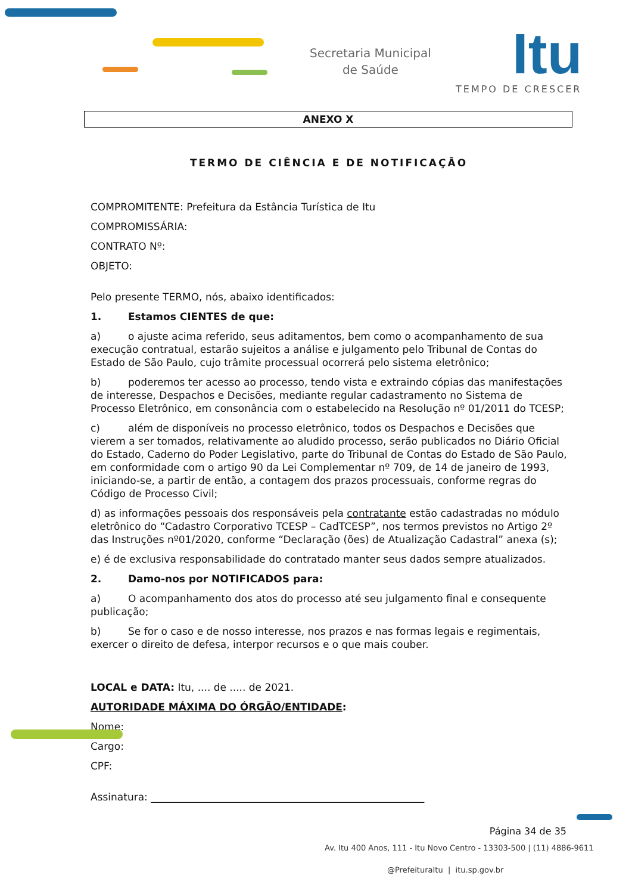Secretaria Municipal
de Saúde
Itu
TEMPO DE CRESCER
ANEXO X
TERMO DE CIÊNCIA E DE NOTIFICAÇÃO
COMPROMITENTE: Prefeitura da Estância Turística de Itu
COMPROMISSÁRIA:
CONTRATO Nº:
OBJETO:
Pelo presente TERMO, nós, abaixo identificados:
1. Estamos CIENTES de que:
a) o ajuste acima referido, seus aditamentos, bem como o acompanhamento de sua execução contratual, estarão sujeitos a análise e julgamento pelo Tribunal de Contas do Estado de São Paulo, cujo trâmite processual ocorrerá pelo sistema eletrônico;
b) poderemos ter acesso ao processo, tendo vista e extraindo cópias das manifestações de interesse, Despachos e Decisões, mediante regular cadastramento no Sistema de Processo Eletrônico, em consonância com o estabelecido na Resolução nº 01/2011 do TCESP;
c) além de disponíveis no processo eletrônico, todos os Despachos e Decisões que vierem a ser tomados, relativamente ao aludido processo, serão publicados no Diário Oficial do Estado, Caderno do Poder Legislativo, parte do Tribunal de Contas do Estado de São Paulo, em conformidade com o artigo 90 da Lei Complementar nº 709, de 14 de janeiro de 1993, iniciando-se, a partir de então, a contagem dos prazos processuais, conforme regras do Código de Processo Civil;
d) as informações pessoais dos responsáveis pela contratante estão cadastradas no módulo eletrônico do “Cadastro Corporativo TCESP – CadTCESP”, nos termos previstos no Artigo 2º das Instruções nº01/2020, conforme “Declaração (ões) de Atualização Cadastral” anexa (s);
e) é de exclusiva responsabilidade do contratado manter seus dados sempre atualizados.
2. Damo-nos por NOTIFICADOS para:
a) O acompanhamento dos atos do processo até seu julgamento final e consequente publicação;
b) Se for o caso e de nosso interesse, nos prazos e nas formas legais e regimentais, exercer o direito de defesa, interpor recursos e o que mais couber.
LOCAL e DATA: Itu, .... de ..... de 2021.
AUTORIDADE MÁXIMA DO ÓRGÃO/ENTIDADE:
Nome:
Cargo:
CPF:
Assinatura: ______________________________________________________
Página 34 de 35
Av. Itu 400 Anos, 111 - Itu Novo Centro - 13303-500 | (11) 4886-9611
@PrefeituraItu | itu.sp.gov.br